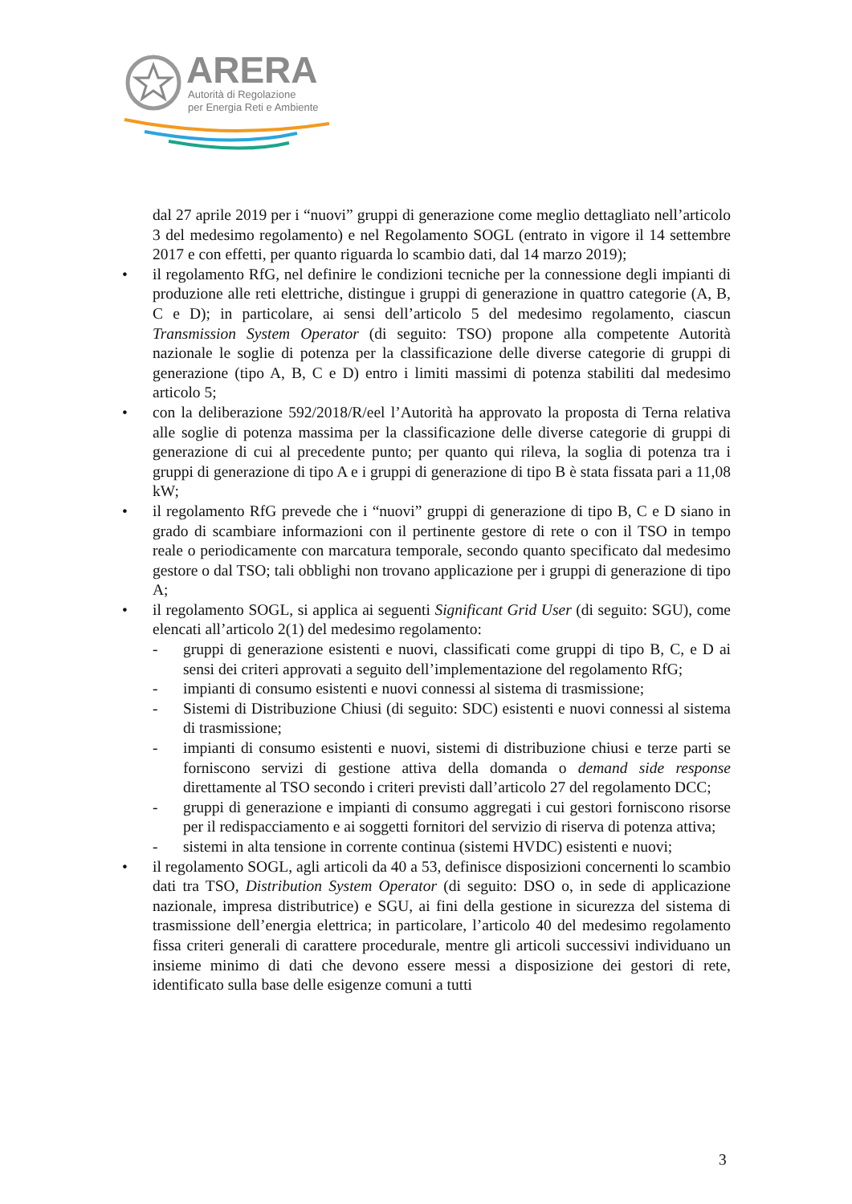ARERA
Autorità di Regolazione
per Energia Reti e Ambiente
dal 27 aprile 2019 per i “nuovi” gruppi di generazione come meglio dettagliato nell’articolo 3 del medesimo regolamento) e nel Regolamento SOGL (entrato in vigore il 14 settembre 2017 e con effetti, per quanto riguarda lo scambio dati, dal 14 marzo 2019);
• il regolamento RfG, nel definire le condizioni tecniche per la connessione degli impianti di produzione alle reti elettriche, distingue i gruppi di generazione in quattro categorie (A, B, C e D); in particolare, ai sensi dell’articolo 5 del medesimo regolamento, ciascun Transmission System Operator (di seguito: TSO) propone alla competente Autorità nazionale le soglie di potenza per la classificazione delle diverse categorie di gruppi di generazione (tipo A, B, C e D) entro i limiti massimi di potenza stabiliti dal medesimo articolo 5;
• con la deliberazione 592/2018/R/eel l’Autorità ha approvato la proposta di Terna relativa alle soglie di potenza massima per la classificazione delle diverse categorie di gruppi di generazione di cui al precedente punto; per quanto qui rileva, la soglia di potenza tra i gruppi di generazione di tipo A e i gruppi di generazione di tipo B è stata fissata pari a 11,08 kW;
• il regolamento RfG prevede che i “nuovi” gruppi di generazione di tipo B, C e D siano in grado di scambiare informazioni con il pertinente gestore di rete o con il TSO in tempo reale o periodicamente con marcatura temporale, secondo quanto specificato dal medesimo gestore o dal TSO; tali obblighi non trovano applicazione per i gruppi di generazione di tipo A;
• il regolamento SOGL, si applica ai seguenti Significant Grid User (di seguito: SGU), come elencati all’articolo 2(1) del medesimo regolamento:
- gruppi di generazione esistenti e nuovi, classificati come gruppi di tipo B, C, e D ai sensi dei criteri approvati a seguito dell’implementazione del regolamento RfG;
- impianti di consumo esistenti e nuovi connessi al sistema di trasmissione;
- Sistemi di Distribuzione Chiusi (di seguito: SDC) esistenti e nuovi connessi al sistema di trasmissione;
- impianti di consumo esistenti e nuovi, sistemi di distribuzione chiusi e terze parti se forniscono servizi di gestione attiva della domanda o demand side response direttamente al TSO secondo i criteri previsti dall’articolo 27 del regolamento DCC;
- gruppi di generazione e impianti di consumo aggregati i cui gestori forniscono risorse per il redispacciamento e ai soggetti fornitori del servizio di riserva di potenza attiva;
- sistemi in alta tensione in corrente continua (sistemi HVDC) esistenti e nuovi;
• il regolamento SOGL, agli articoli da 40 a 53, definisce disposizioni concernenti lo scambio dati tra TSO, Distribution System Operator (di seguito: DSO o, in sede di applicazione nazionale, impresa distributrice) e SGU, ai fini della gestione in sicurezza del sistema di trasmissione dell’energia elettrica; in particolare, l’articolo 40 del medesimo regolamento fissa criteri generali di carattere procedurale, mentre gli articoli successivi individuano un insieme minimo di dati che devono essere messi a disposizione dei gestori di rete, identificato sulla base delle esigenze comuni a tutti
3